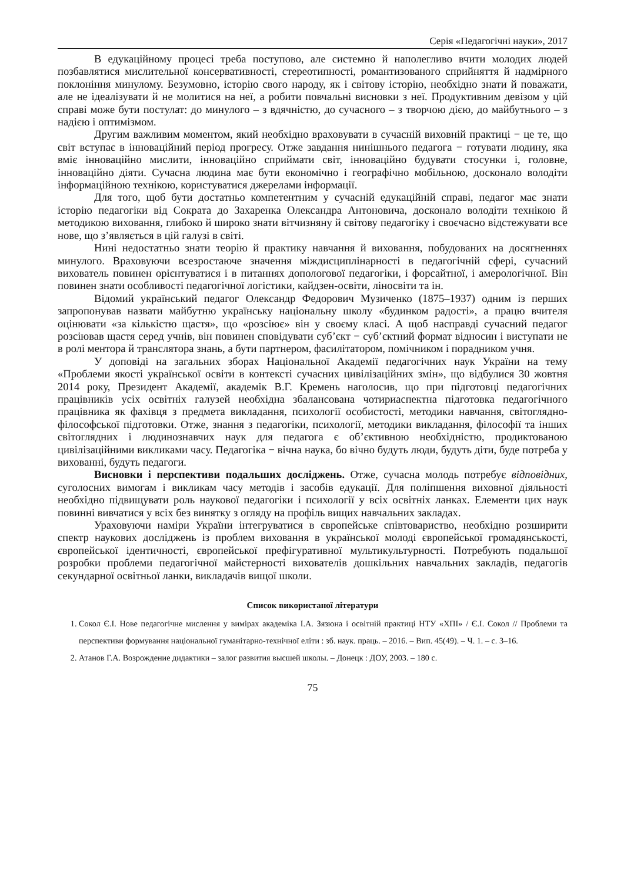Серія «Педагогічні науки», 2017
В едукаційному процесі треба поступово, але системно й наполегливо вчити молодих людей позбавлятися мислительної консервативності, стереотипності, романтизованого сприйняття й надмірного поклоніння минулому. Безумовно, історію свого народу, як і світову історію, необхідно знати й поважати, але не ідеалізувати й не молитися на неї, а робити повчальні висновки з неї. Продуктивним девізом у цій справі може бути постулат: до минулого – з вдячністю, до сучасного – з творчою дією, до майбутнього – з надією і оптимізмом.
Другим важливим моментом, який необхідно враховувати в сучасній виховній практиці − це те, що світ вступає в інноваційний період прогресу. Отже завдання нинішнього педагога − готувати людину, яка вміє інноваційно мислити, інноваційно сприймати світ, інноваційно будувати стосунки і, головне, інноваційно діяти. Сучасна людина має бути економічно і географічно мобільною, досконало володіти інформаційною технікою, користуватися джерелами інформації.
Для того, щоб бути достатньо компетентним у сучасній едукаційній справі, педагог має знати історію педагогіки від Сократа до Захаренка Олександра Антоновича, досконало володіти технікою й методикою виховання, глибоко й широко знати вітчизняну й світову педагогіку і своєчасно відстежувати все нове, що з’являється в цій галузі в світі.
Нині недостатньо знати теорію й практику навчання й виховання, побудованих на досягненнях минулого. Враховуючи всезростаюче значення міждисциплінарності в педагогічній сфері, сучасний вихователь повинен орієнтуватися і в питаннях допологової педагогіки, і форсайтної, і амерологічної. Він повинен знати особливості педагогічної логістики, кайдзен-освіти, ліносвіти та ін.
Відомий український педагог Олександр Федорович Музиченко (1875–1937) одним із перших запропонував назвати майбутню українську національну школу «будинком радості», а працю вчителя оцінювати «за кількістю щастя», що «розсіює» він у своєму класі. А щоб насправді сучасний педагог розсіював щастя серед учнів, він повинен сповідувати суб’єкт − суб’єктний формат відносин і виступати не в ролі ментора й транслятора знань, а бути партнером, фасилітатором, помічником і порадником учня.
У доповіді на загальних зборах Національної Академії педагогічних наук України на тему «Проблеми якості української освіти в контексті сучасних цивілізаційних змін», що відбулися 30 жовтня 2014 року, Президент Академії, академік В.Г. Кремень наголосив, що при підготовці педагогічних працівників усіх освітніх галузей необхідна збалансована чотириаспектна підготовка педагогічного працівника як фахівця з предмета викладання, психології особистості, методики навчання, світоглядно-філософської підготовки. Отже, знання з педагогіки, психології, методики викладання, філософії та інших світоглядних і людинознавчих наук для педагога є об’єктивною необхідністю, продиктованою цивілізаційними викликами часу. Педагогіка − вічна наука, бо вічно будуть люди, будуть діти, буде потреба у вихованні, будуть педагоги.
Висновки і перспективи подальших досліджень. Отже, сучасна молодь потребує відповідних, суголосних вимогам і викликам часу методів і засобів едукації. Для поліпшення виховної діяльності необхідно підвищувати роль наукової педагогіки і психології у всіх освітніх ланках. Елементи цих наук повинні вивчатися у всіх без винятку з огляду на профіль вищих навчальних закладах.
Ураховуючи наміри України інтегруватися в європейське співтовариство, необхідно розширити спектр наукових досліджень із проблем виховання в української молоді європейської громадянськості, європейської ідентичності, європейської префігуративної мультикультурності. Потребують подальшої розробки проблеми педагогічної майстерності вихователів дошкільних навчальних закладів, педагогів секундарної освітньої ланки, викладачів вищої школи.
Список використаної літератури
1. Сокол Є.І. Нове педагогічне мислення у вимірах академіка І.А. Зязюна і освітній практиці НТУ «ХПІ» / Є.І. Сокол // Проблеми та перспективи формування національної гуманітарно-технічної еліти : зб. наук. праць. – 2016. – Вип. 45(49). – Ч. 1. – с. 3–16.
2. Атанов Г.А. Возрождение дидактики – залог развития высшей школы. – Донецк : ДОУ, 2003. – 180 с.
75